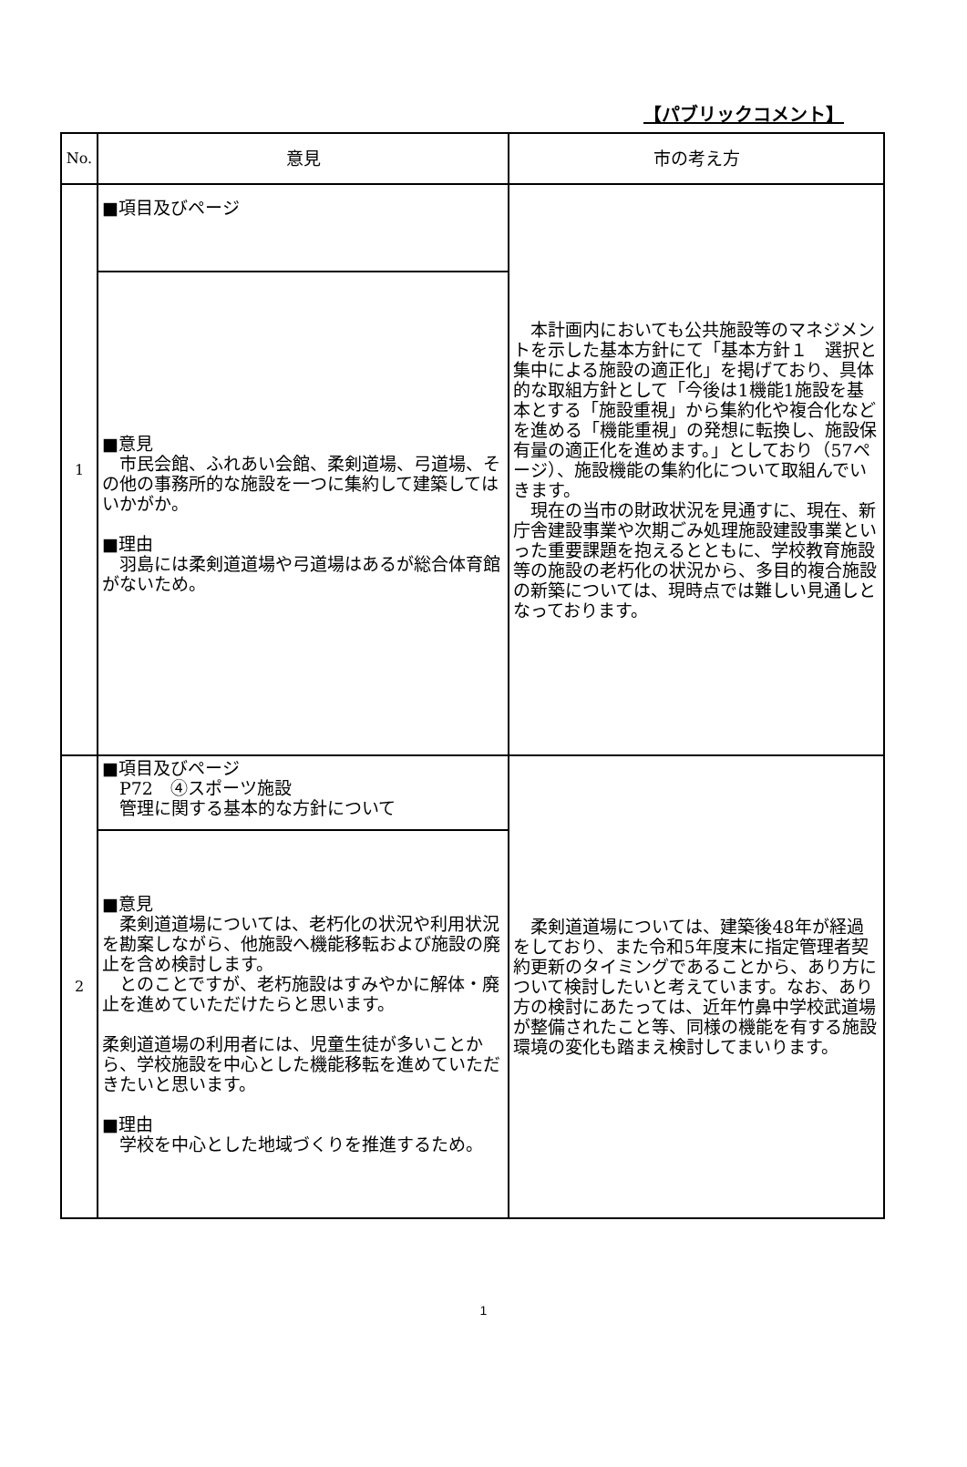【パブリックコメント】
| No. | 意見 | 市の考え方 |
| --- | --- | --- |
| 1 | ■項目及びページ | 本計画内においても公共施設等のマネジメントを示した基本方針にて「基本方針１ 選択と集中による施設の適正化」を掲げており、具体的な取組方針として「今後は1機能1施設を基本とする「施設重視」から集約化や複合化などを進める「機能重視」の発想に転換し、施設保有量の適正化を進めます。」としており（57ページ）、施設機能の集約化について取組んでいきます。 現在の当市の財政状況を見通すに、現在、新庁舎建設事業や次期ごみ処理施設建設事業といった重要課題を抱えるとともに、学校教育施設等の施設の老朽化の状況から、多目的複合施設の新築については、現時点では難しい見通しとなっております。 |
| | ■意見 市民会館、ふれあい会館、柔剣道場、弓道場、その他の事務所的な施設を一つに集約して建築してはいかがか。 ■理由 羽島には柔剣道道場や弓道場はあるが総合体育館がないため。 | |
| 2 | ■項目及びページ P72 ④スポーツ施設 管理に関する基本的な方針について | 柔剣道道場については、建築後48年が経過をしており、また令和5年度末に指定管理者契約更新のタイミングであることから、あり方について検討したいと考えています。なお、あり方の検討にあたっては、近年竹鼻中学校武道場が整備されたこと等、同様の機能を有する施設環境の変化も踏まえ検討してまいります。 |
| | ■意見 柔剣道道場については、老朽化の状況や利用状況を勘案しながら、他施設へ機能移転および施設の廃止を含め検討します。 とのことですが、老朽施設はすみやかに解体・廃止を進めていただけたらと思います。 柔剣道道場の利用者には、児童生徒が多いことから、学校施設を中心とした機能移転を進めていただきたいと思います。 ■理由 学校を中心とした地域づくりを推進するため。 | |
1